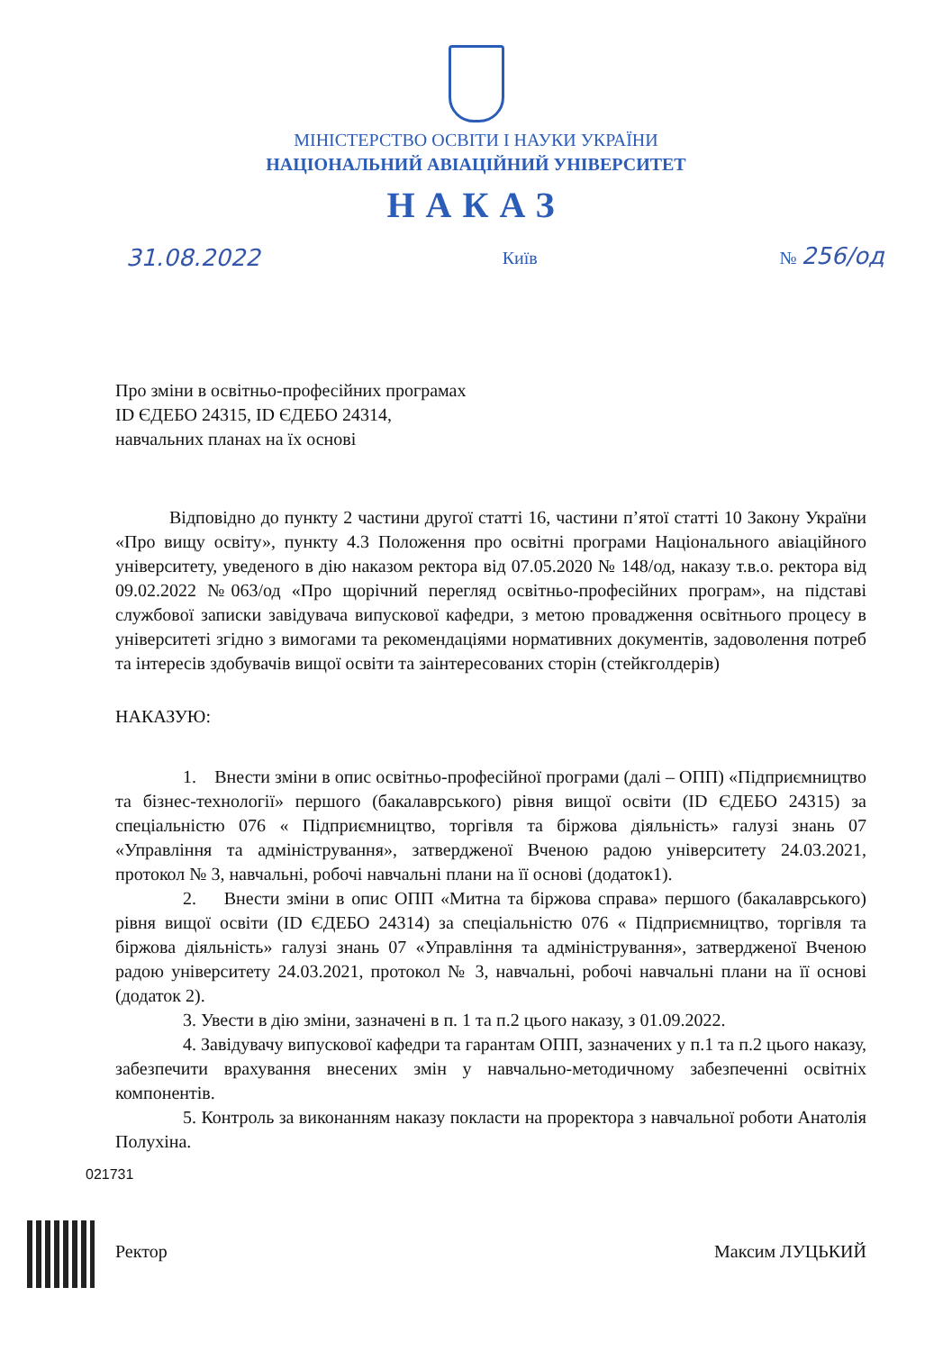МІНІСТЕРСТВО ОСВІТИ І НАУКИ УКРАЇНИ
НАЦІОНАЛЬНИЙ АВІАЦІЙНИЙ УНІВЕРСИТЕТ
НАКАЗ
31.08.2022 Київ № 256/од
Про зміни в освітньо-професійних програмах
ID ЄДЕБО 24315, ID ЄДЕБО 24314,
навчальних планах на їх основі
Відповідно до пункту 2 частини другої статті 16, частини п’ятої статті 10 Закону України «Про вищу освіту», пункту 4.3 Положення про освітні програми Національного авіаційного університету, уведеного в дію наказом ректора від 07.05.2020 № 148/од, наказу т.в.о. ректора від 09.02.2022 №063/од «Про щорічний перегляд освітньо-професійних програм», на підставі службової записки завідувача випускової кафедри, з метою провадження освітнього процесу в університеті згідно з вимогами та рекомендаціями нормативних документів, задоволення потреб та інтересів здобувачів вищої освіти та заінтересованих сторін (стейкголдерів)
НАКАЗУЮ:
1. Внести зміни в опис освітньо-професійної програми (далі – ОПП) «Підприємництво та бізнес-технології» першого (бакалаврського) рівня вищої освіти (ID ЄДЕБО 24315) за спеціальністю 076 « Підприємництво, торгівля та біржова діяльність» галузі знань 07 «Управління та адміністрування», затвердженої Вченою радою університету 24.03.2021, протокол № 3, навчальні, робочі навчальні плани на її основі (додаток1).
2. Внести зміни в опис ОПП «Митна та біржова справа» першого (бакалаврського) рівня вищої освіти (ID ЄДЕБО 24314) за спеціальністю 076 « Підприємництво, торгівля та біржова діяльність» галузі знань 07 «Управління та адміністрування», затвердженої Вченою радою університету 24.03.2021, протокол № 3, навчальні, робочі навчальні плани на її основі (додаток 2).
3. Увести в дію зміни, зазначені в п. 1 та п.2 цього наказу, з 01.09.2022.
4. Завідувачу випускової кафедри та гарантам ОПП, зазначених у п.1 та п.2 цього наказу, забезпечити врахування внесених змін у навчально-методичному забезпеченні освітніх компонентів.
5. Контроль за виконанням наказу покласти на проректора з навчальної роботи Анатолія Полухіна.
Ректор Максим ЛУЦЬКИЙ
021731